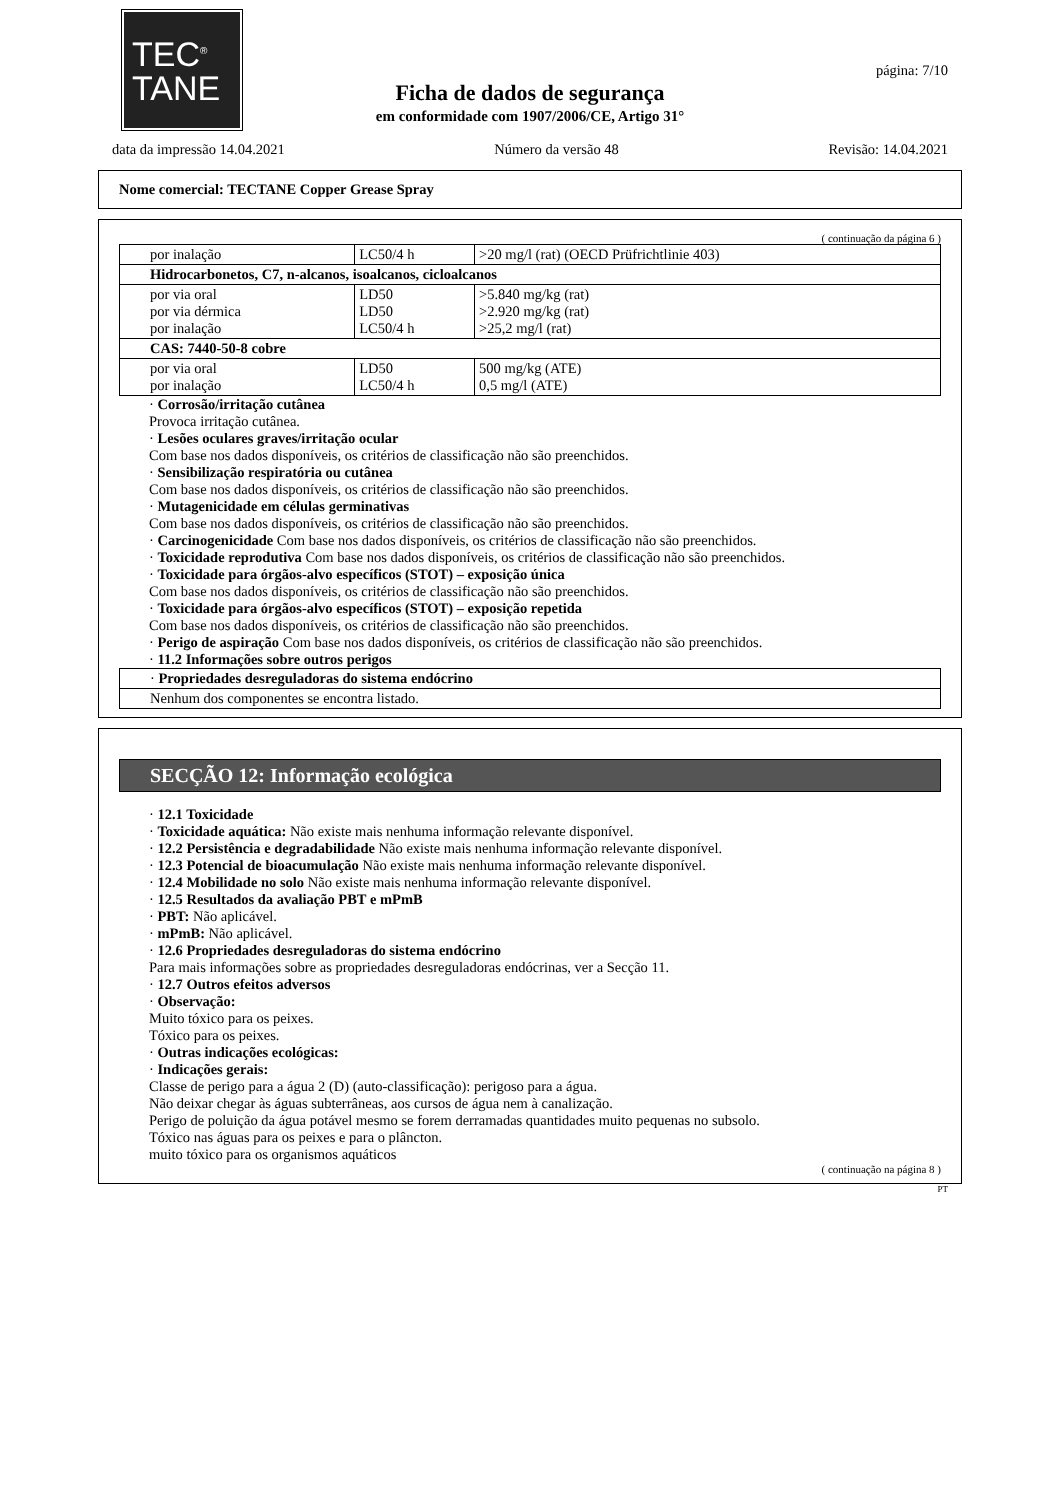TEC<sup>®</sup>
TANE
página: 7/10
Ficha de dados de segurança
em conformidade com 1907/2006/CE, Artigo 31°
data da impressão 14.04.2021 Número da versão 48 Revisão: 14.04.2021
Nome comercial: TECTANE Copper Grease Spray
( continuação da página 6 )
| por inalação | LC50/4 h | >20 mg/l (rat) (OECD Prüfrichtlinie 403) |
| Hidrocarbonetos, C7, n-alcanos, isoalcanos, cicloalcanos | | |
| por via oral por via dérmica por inalação | LD50 LD50 LC50/4 h | >5.840 mg/kg (rat) >2.920 mg/kg (rat) >25,2 mg/l (rat) |
| CAS: 7440-50-8 cobre | | |
| por via oral por inalação | LD50 LC50/4 h | 500 mg/kg (ATE) 0,5 mg/l (ATE) |
· Corrosão/irritação cutânea
Provoca irritação cutânea.
· Lesões oculares graves/irritação ocular
Com base nos dados disponíveis, os critérios de classificação não são preenchidos.
· Sensibilização respiratória ou cutânea
Com base nos dados disponíveis, os critérios de classificação não são preenchidos.
· Mutagenicidade em células germinativas
Com base nos dados disponíveis, os critérios de classificação não são preenchidos.
· Carcinogenicidade Com base nos dados disponíveis, os critérios de classificação não são preenchidos.
· Toxicidade reprodutiva Com base nos dados disponíveis, os critérios de classificação não são preenchidos.
· Toxicidade para órgãos-alvo específicos (STOT) – exposição única
Com base nos dados disponíveis, os critérios de classificação não são preenchidos.
· Toxicidade para órgãos-alvo específicos (STOT) – exposição repetida
Com base nos dados disponíveis, os critérios de classificação não são preenchidos.
· Perigo de aspiração Com base nos dados disponíveis, os critérios de classificação não são preenchidos.
· 11.2 Informações sobre outros perigos
| · Propriedades desreguladoras do sistema endócrino |
| Nenhum dos componentes se encontra listado. |
SECÇÃO 12: Informação ecológica
· 12.1 Toxicidade
· Toxicidade aquática: Não existe mais nenhuma informação relevante disponível.
· 12.2 Persistência e degradabilidade Não existe mais nenhuma informação relevante disponível.
· 12.3 Potencial de bioacumulação Não existe mais nenhuma informação relevante disponível.
· 12.4 Mobilidade no solo Não existe mais nenhuma informação relevante disponível.
· 12.5 Resultados da avaliação PBT e mPmB
· PBT: Não aplicável.
· mPmB: Não aplicável.
· 12.6 Propriedades desreguladoras do sistema endócrino
Para mais informações sobre as propriedades desreguladoras endócrinas, ver a Secção 11.
· 12.7 Outros efeitos adversos
· Observação:
Muito tóxico para os peixes.
Tóxico para os peixes.
· Outras indicações ecológicas:
· Indicações gerais:
Classe de perigo para a água 2 (D) (auto-classificação): perigoso para a água.
Não deixar chegar às águas subterrâneas, aos cursos de água nem à canalização.
Perigo de poluição da água potável mesmo se forem derramadas quantidades muito pequenas no subsolo.
Tóxico nas águas para os peixes e para o plâncton.
muito tóxico para os organismos aquáticos
( continuação na página 8 )
PT